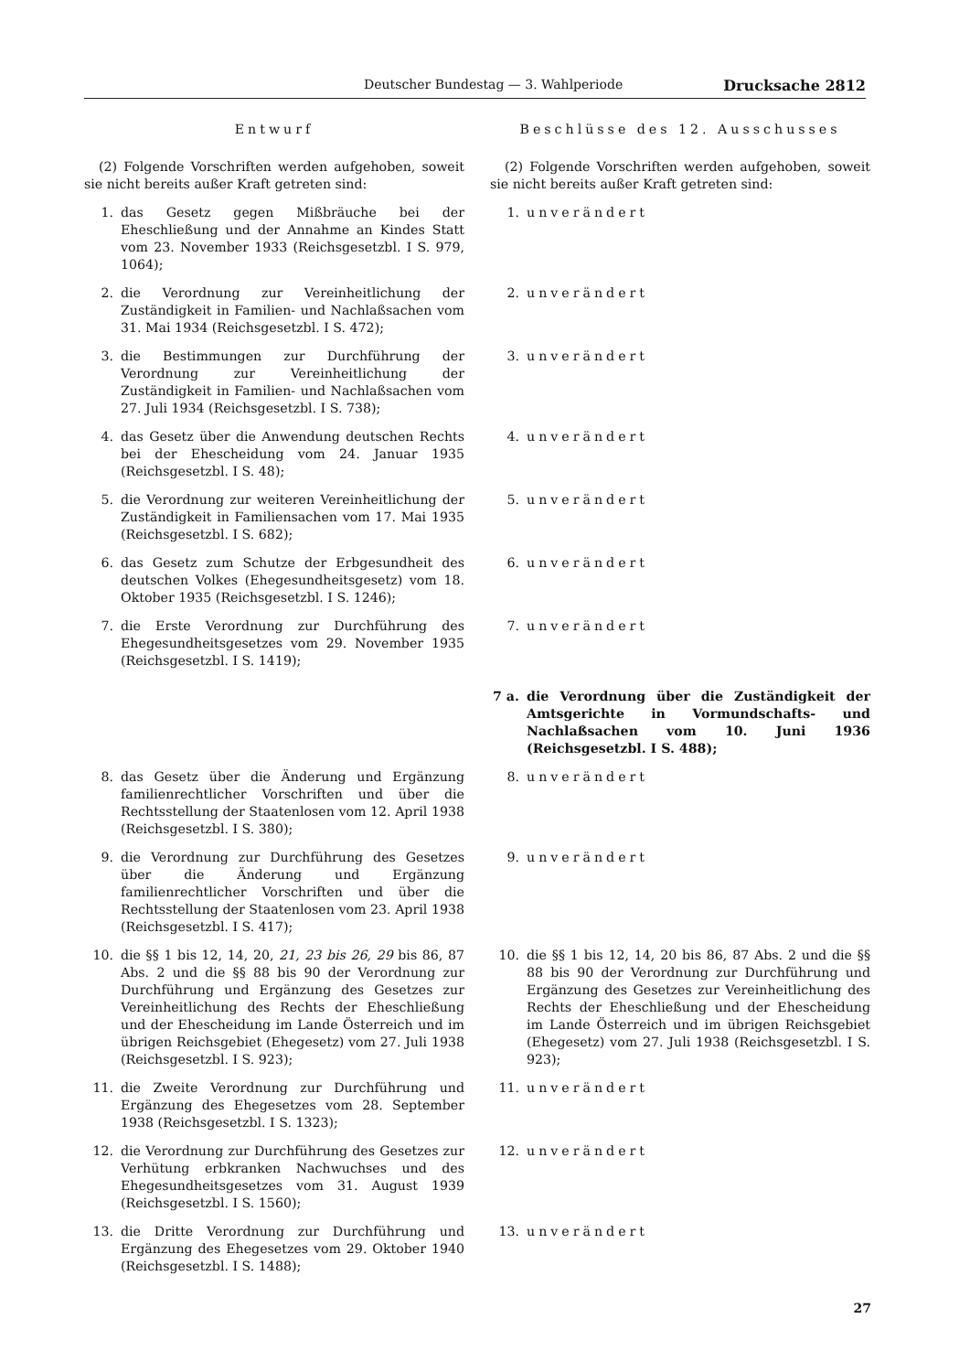Deutscher Bundestag — 3. Wahlperiode Drucksache 2812
Entwurf Beschlüsse des 12. Ausschusses
(2) Folgende Vorschriften werden aufgehoben, soweit sie nicht bereits außer Kraft getreten sind:
(2) Folgende Vorschriften werden aufgehoben, soweit sie nicht bereits außer Kraft getreten sind:
1. das Gesetz gegen Mißbräuche bei der Eheschließung und der Annahme an Kindes Statt vom 23. November 1933 (Reichsgesetzbl. I S. 979, 1064);
1. unverändert
2. die Verordnung zur Vereinheitlichung der Zuständigkeit in Familien- und Nachlaßsachen vom 31. Mai 1934 (Reichsgesetzbl. I S. 472);
2. unverändert
3. die Bestimmungen zur Durchführung der Verordnung zur Vereinheitlichung der Zuständigkeit in Familien- und Nachlaßsachen vom 27. Juli 1934 (Reichsgesetzbl. I S. 738);
3. unverändert
4. das Gesetz über die Anwendung deutschen Rechts bei der Ehescheidung vom 24. Januar 1935 (Reichsgesetzbl. I S. 48);
4. unverändert
5. die Verordnung zur weiteren Vereinheitlichung der Zuständigkeit in Familiensachen vom 17. Mai 1935 (Reichsgesetzbl. I S. 682);
5. unverändert
6. das Gesetz zum Schutze der Erbgesundheit des deutschen Volkes (Ehegesundheitsgesetz) vom 18. Oktober 1935 (Reichsgesetzbl. I S. 1246);
6. unverändert
7. die Erste Verordnung zur Durchführung des Ehegesundheitsgesetzes vom 29. November 1935 (Reichsgesetzbl. I S. 1419);
7. unverändert
7 a. die Verordnung über die Zuständigkeit der Amtsgerichte in Vormundschafts- und Nachlaßsachen vom 10. Juni 1936 (Reichsgesetzbl. I S. 488);
8. das Gesetz über die Änderung und Ergänzung familienrechtlicher Vorschriften und über die Rechtsstellung der Staatenlosen vom 12. April 1938 (Reichsgesetzbl. I S. 380);
8. unverändert
9. die Verordnung zur Durchführung des Gesetzes über die Änderung und Ergänzung familienrechtlicher Vorschriften und über die Rechtsstellung der Staatenlosen vom 23. April 1938 (Reichsgesetzbl. I S. 417);
9. unverändert
10. die §§ 1 bis 12, 14, 20, 21, 23 bis 26, 29 bis 86, 87 Abs. 2 und die §§ 88 bis 90 der Verordnung zur Durchführung und Ergänzung des Gesetzes zur Vereinheitlichung des Rechts der Eheschließung und der Ehescheidung im Lande Österreich und im übrigen Reichsgebiet (Ehegesetz) vom 27. Juli 1938 (Reichsgesetzbl. I S. 923);
10. die §§ 1 bis 12, 14, 20 bis 86, 87 Abs. 2 und die §§ 88 bis 90 der Verordnung zur Durchführung und Ergänzung des Gesetzes zur Vereinheitlichung des Rechts der Eheschließung und der Ehescheidung im Lande Österreich und im übrigen Reichsgebiet (Ehegesetz) vom 27. Juli 1938 (Reichsgesetzbl. I S. 923);
11. die Zweite Verordnung zur Durchführung und Ergänzung des Ehegesetzes vom 28. September 1938 (Reichsgesetzbl. I S. 1323);
11. unverändert
12. die Verordnung zur Durchführung des Gesetzes zur Verhütung erbkranken Nachwuchses und des Ehegesundheitsgesetzes vom 31. August 1939 (Reichsgesetzbl. I S. 1560);
12. unverändert
13. die Dritte Verordnung zur Durchführung und Ergänzung des Ehegesetzes vom 29. Oktober 1940 (Reichsgesetzbl. I S. 1488);
13. unverändert
27